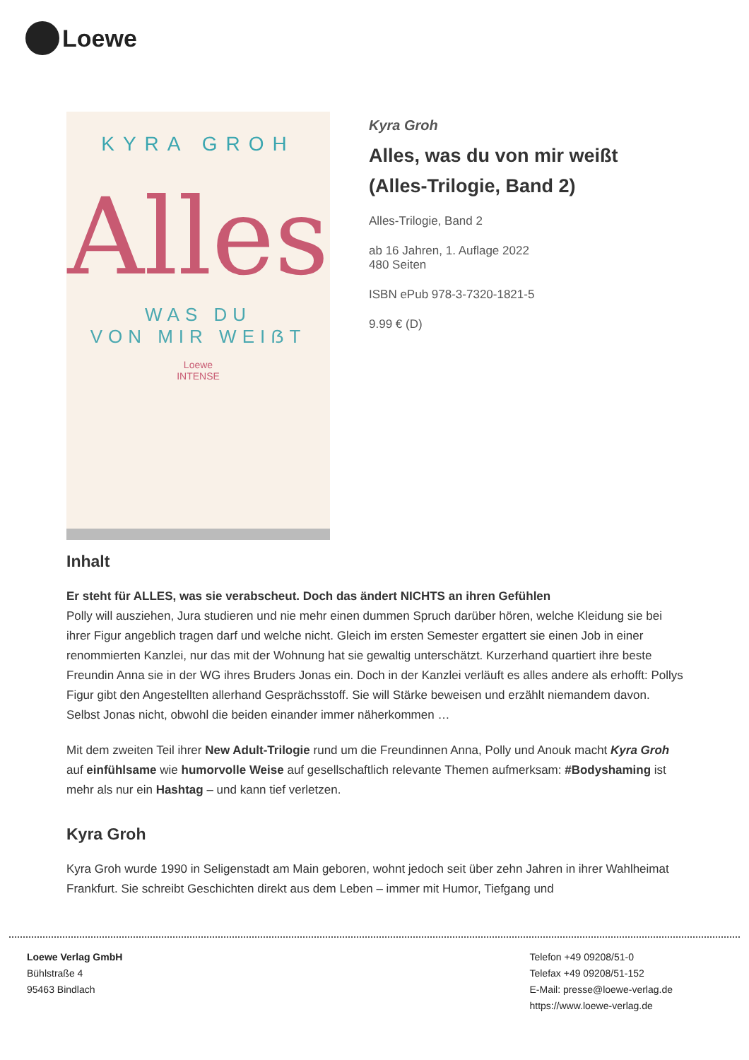Loewe
KYRA GROH
Alles
WAS DU
VON MIR WEIẞT
Loewe
INTENSE
Kyra Groh
Alles, was du von mir weißt (Alles-Trilogie, Band 2)
Alles-Trilogie, Band 2
ab 16 Jahren, 1. Auflage 2022
480 Seiten
ISBN ePub 978-3-7320-1821-5
9.99 € (D)
Inhalt
Er steht für ALLES, was sie verabscheut. Doch das ändert NICHTS an ihren Gefühlen
Polly will ausziehen, Jura studieren und nie mehr einen dummen Spruch darüber hören, welche Kleidung sie bei ihrer Figur angeblich tragen darf und welche nicht. Gleich im ersten Semester ergattert sie einen Job in einer renommierten Kanzlei, nur das mit der Wohnung hat sie gewaltig unterschätzt. Kurzerhand quartiert ihre beste Freundin Anna sie in der WG ihres Bruders Jonas ein. Doch in der Kanzlei verläuft es alles andere als erhofft: Pollys Figur gibt den Angestellten allerhand Gesprächsstoff. Sie will Stärke beweisen und erzählt niemandem davon. Selbst Jonas nicht, obwohl die beiden einander immer näherkommen …
Mit dem zweiten Teil ihrer New Adult-Trilogie rund um die Freundinnen Anna, Polly und Anouk macht Kyra Groh auf einfühlsame wie humorvolle Weise auf gesellschaftlich relevante Themen aufmerksam: #Bodyshaming ist mehr als nur ein Hashtag – und kann tief verletzen.
Kyra Groh
Kyra Groh wurde 1990 in Seligenstadt am Main geboren, wohnt jedoch seit über zehn Jahren in ihrer Wahlheimat Frankfurt. Sie schreibt Geschichten direkt aus dem Leben – immer mit Humor, Tiefgang und
Loewe Verlag GmbH
Bühlstraße 4
95463 Bindlach
Telefon +49 09208/51-0
Telefax +49 09208/51-152
E-Mail: presse@loewe-verlag.de
https://www.loewe-verlag.de